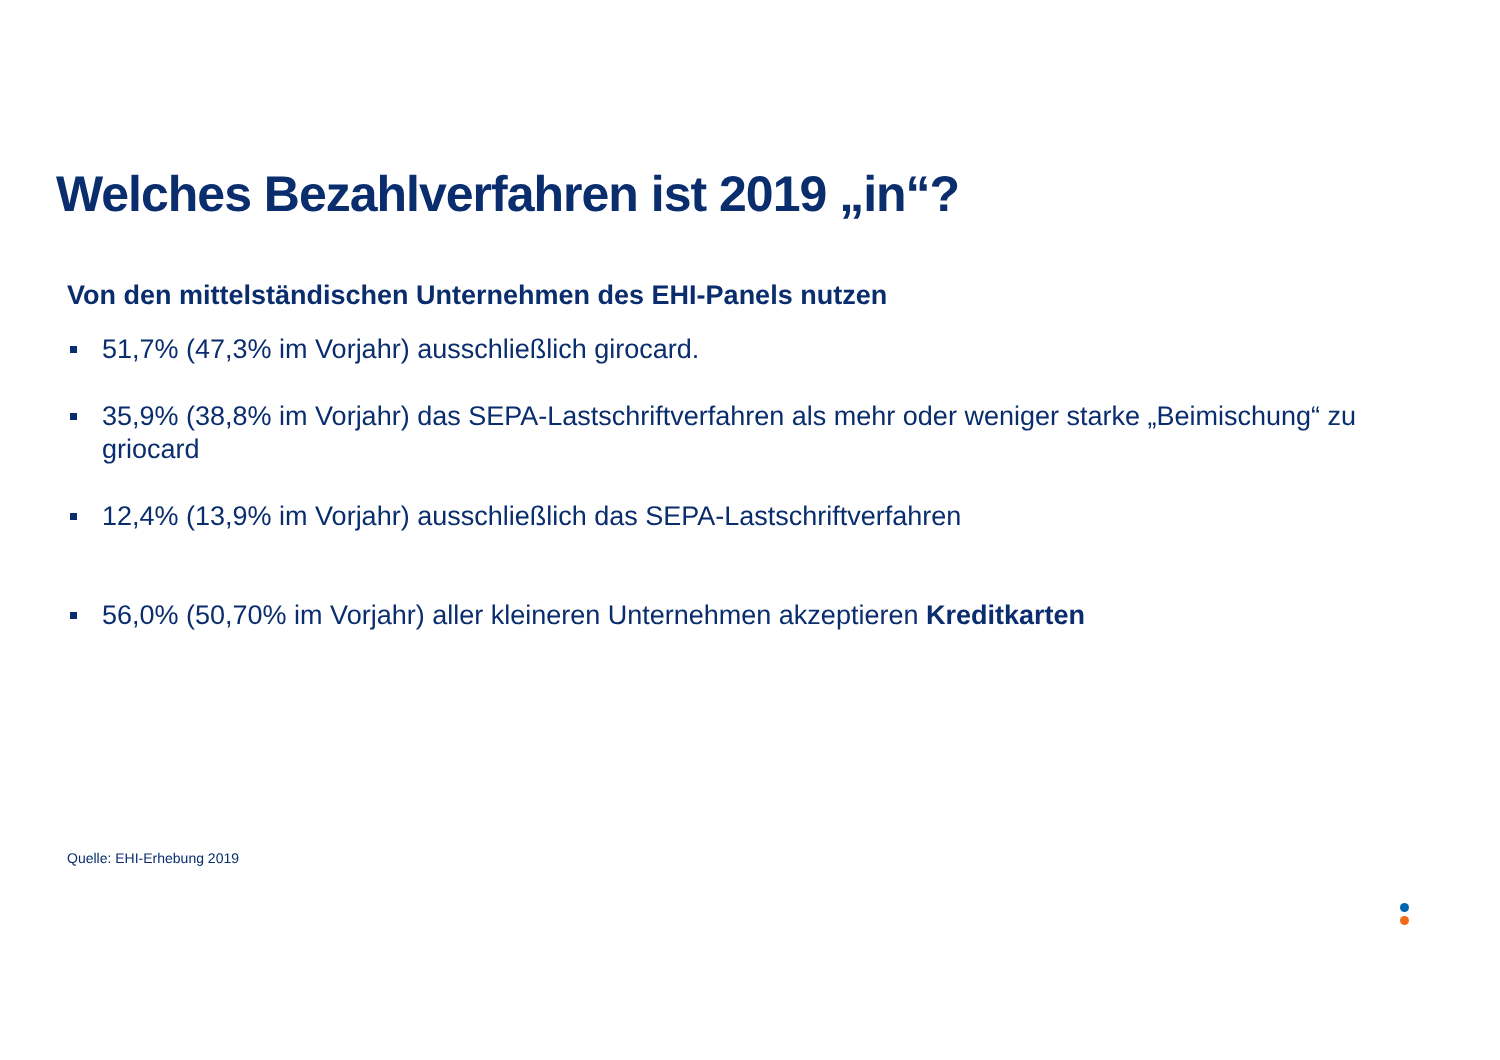Welches Bezahlverfahren ist 2019 „in“?
Von den mittelständischen Unternehmen des EHI-Panels nutzen
51,7% (47,3% im Vorjahr) ausschließlich girocard.
35,9% (38,8% im Vorjahr) das SEPA-Lastschriftverfahren als mehr oder weniger starke „Beimischung“ zu griocard
12,4% (13,9% im Vorjahr) ausschließlich das SEPA-Lastschriftverfahren
56,0% (50,70% im Vorjahr) aller kleineren Unternehmen akzeptieren Kreditkarten
Quelle: EHI-Erhebung 2019